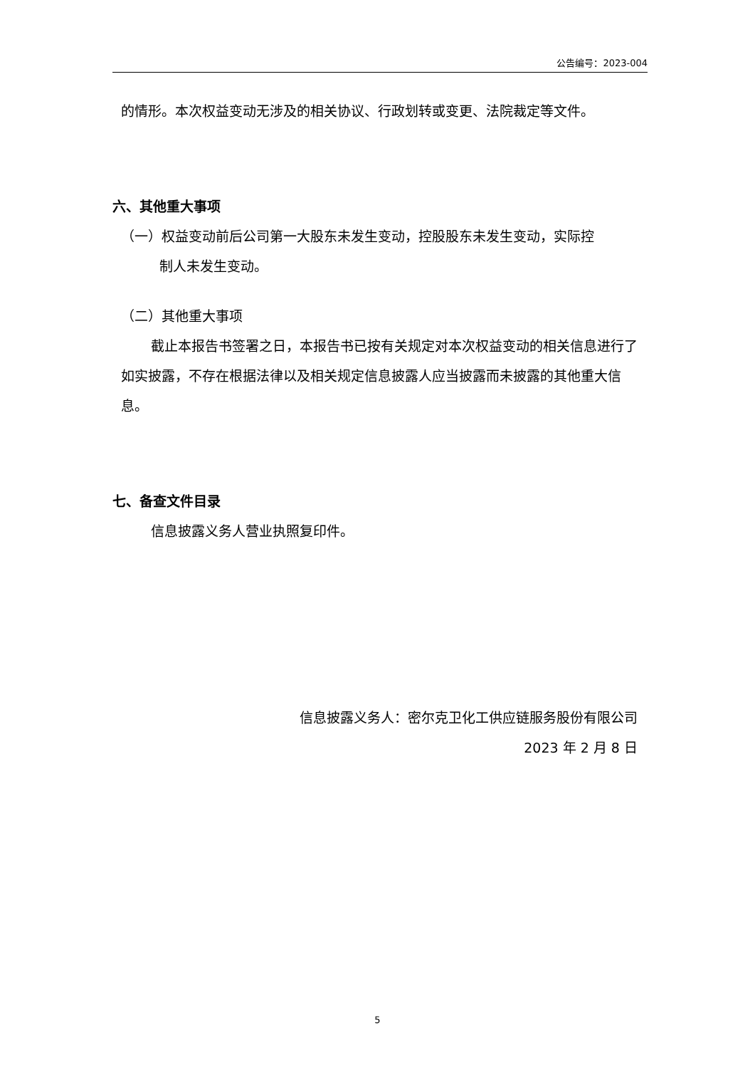公告编号：2023-004
的情形。本次权益变动无涉及的相关协议、行政划转或变更、法院裁定等文件。
六、其他重大事项
（一）权益变动前后公司第一大股东未发生变动，控股股东未发生变动，实际控
制人未发生变动。
（二）其他重大事项
截止本报告书签署之日，本报告书已按有关规定对本次权益变动的相关信息进行了如实披露，不存在根据法律以及相关规定信息披露人应当披露而未披露的其他重大信息。
七、备查文件目录
信息披露义务人营业执照复印件。
信息披露义务人：密尔克卫化工供应链服务股份有限公司
2023 年 2 月 8 日
5